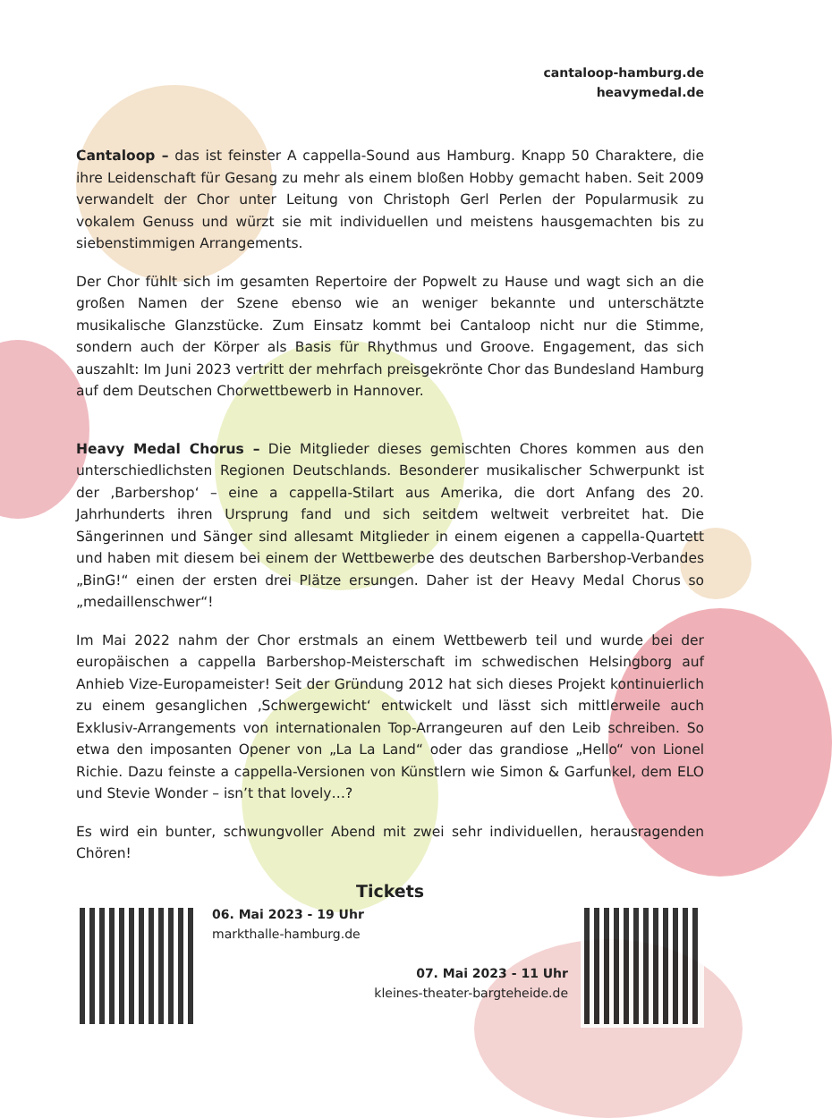cantaloop-hamburg.de
heavymedal.de
Cantaloop – das ist feinster A cappella-Sound aus Hamburg. Knapp 50 Charaktere, die ihre Leidenschaft für Gesang zu mehr als einem bloßen Hobby gemacht haben. Seit 2009 verwandelt der Chor unter Leitung von Christoph Gerl Perlen der Popularmusik zu vokalem Genuss und würzt sie mit individuellen und meistens hausgemachten bis zu siebenstimmigen Arrangements.
Der Chor fühlt sich im gesamten Repertoire der Popwelt zu Hause und wagt sich an die großen Namen der Szene ebenso wie an weniger bekannte und unterschätzte musikalische Glanzstücke. Zum Einsatz kommt bei Cantaloop nicht nur die Stimme, sondern auch der Körper als Basis für Rhythmus und Groove. Engagement, das sich auszahlt: Im Juni 2023 vertritt der mehrfach preisgekrönte Chor das Bundesland Hamburg auf dem Deutschen Chorwettbewerb in Hannover.
Heavy Medal Chorus – Die Mitglieder dieses gemischten Chores kommen aus den unterschiedlichsten Regionen Deutschlands. Besonderer musikalischer Schwerpunkt ist der ‚Barbershop‘ – eine a cappella-Stilart aus Amerika, die dort Anfang des 20. Jahrhunderts ihren Ursprung fand und sich seitdem weltweit verbreitet hat. Die Sängerinnen und Sänger sind allesamt Mitglieder in einem eigenen a cappella-Quartett und haben mit diesem bei einem der Wettbewerbe des deutschen Barbershop-Verbandes „BinG!“ einen der ersten drei Plätze ersungen. Daher ist der Heavy Medal Chorus so „medaillenschwer“!
Im Mai 2022 nahm der Chor erstmals an einem Wettbewerb teil und wurde bei der europäischen a cappella Barbershop-Meisterschaft im schwedischen Helsingborg auf Anhieb Vize-Europameister! Seit der Gründung 2012 hat sich dieses Projekt kontinuierlich zu einem gesanglichen ‚Schwergewicht‘ entwickelt und lässt sich mittlerweile auch Exklusiv-Arrangements von internationalen Top-Arrangeuren auf den Leib schreiben. So etwa den imposanten Opener von „La La Land“ oder das grandiose „Hello“ von Lionel Richie. Dazu feinste a cappella-Versionen von Künstlern wie Simon & Garfunkel, dem ELO und Stevie Wonder – isn’t that lovely…?
Es wird ein bunter, schwungvoller Abend mit zwei sehr individuellen, herausragenden Chören!
Tickets
06. Mai 2023 - 19 Uhr
markthalle-hamburg.de
07. Mai 2023 - 11 Uhr
kleines-theater-bargteheide.de